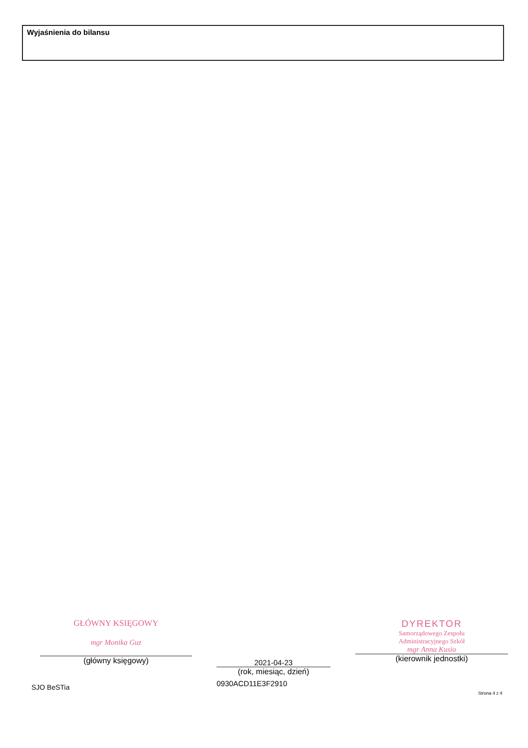Wyjaśnienia do bilansu
GŁÓWNY KSIĘGOWY
mgr Monika Guz
(główny księgowy)
2021-04-23
(rok, miesiąc, dzień)
0930ACD11E3F2910
DYREKTOR
Samorządowego Zespołu
Administracyjnego Szkół
mgr Anna Kusio
(kierownik jednostki)
SJO BeSTia
Strona 4 z 4